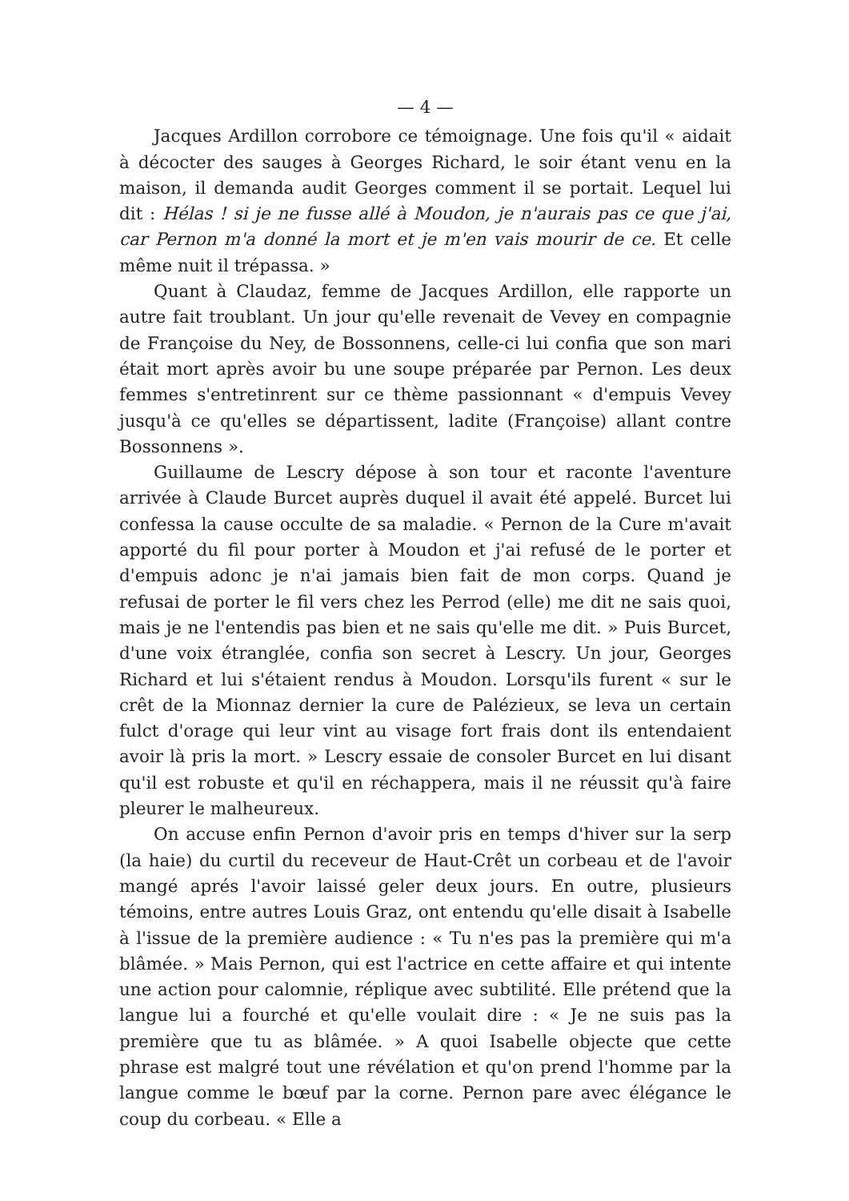— 4 —
Jacques Ardillon corrobore ce témoignage. Une fois qu'il « aidait à décocter des sauges à Georges Richard, le soir étant venu en la maison, il demanda audit Georges comment il se portait. Lequel lui dit : Hélas ! si je ne fusse allé à Moudon, je n'aurais pas ce que j'ai, car Pernon m'a donné la mort et je m'en vais mourir de ce. Et celle même nuit il trépassa. »
Quant à Claudaz, femme de Jacques Ardillon, elle rapporte un autre fait troublant. Un jour qu'elle revenait de Vevey en compagnie de Françoise du Ney, de Bossonnens, celle-ci lui confia que son mari était mort après avoir bu une soupe préparée par Pernon. Les deux femmes s'entretinrent sur ce thème passionnant « d'empuis Vevey jusqu'à ce qu'elles se départissent, ladite (Françoise) allant contre Bossonnens ».
Guillaume de Lescry dépose à son tour et raconte l'aventure arrivée à Claude Burcet auprès duquel il avait été appelé. Burcet lui confessa la cause occulte de sa maladie. « Pernon de la Cure m'avait apporté du fil pour porter à Moudon et j'ai refusé de le porter et d'empuis adonc je n'ai jamais bien fait de mon corps. Quand je refusai de porter le fil vers chez les Perrod (elle) me dit ne sais quoi, mais je ne l'entendis pas bien et ne sais qu'elle me dit. » Puis Burcet, d'une voix étranglée, confia son secret à Lescry. Un jour, Georges Richard et lui s'étaient rendus à Moudon. Lorsqu'ils furent « sur le crêt de la Mionnaz dernier la cure de Palézieux, se leva un certain fulct d'orage qui leur vint au visage fort frais dont ils entendaient avoir là pris la mort. » Lescry essaie de consoler Burcet en lui disant qu'il est robuste et qu'il en réchappera, mais il ne réussit qu'à faire pleurer le malheureux.
On accuse enfin Pernon d'avoir pris en temps d'hiver sur la serp (la haie) du curtil du receveur de Haut-Crêt un corbeau et de l'avoir mangé aprés l'avoir laissé geler deux jours. En outre, plusieurs témoins, entre autres Louis Graz, ont entendu qu'elle disait à Isabelle à l'issue de la première audience : « Tu n'es pas la première qui m'a blâmée. » Mais Pernon, qui est l'actrice en cette affaire et qui intente une action pour calomnie, réplique avec subtilité. Elle prétend que la langue lui a fourché et qu'elle voulait dire : « Je ne suis pas la première que tu as blâmée. » A quoi Isabelle objecte que cette phrase est malgré tout une révélation et qu'on prend l'homme par la langue comme le bœuf par la corne. Pernon pare avec élégance le coup du corbeau. « Elle a